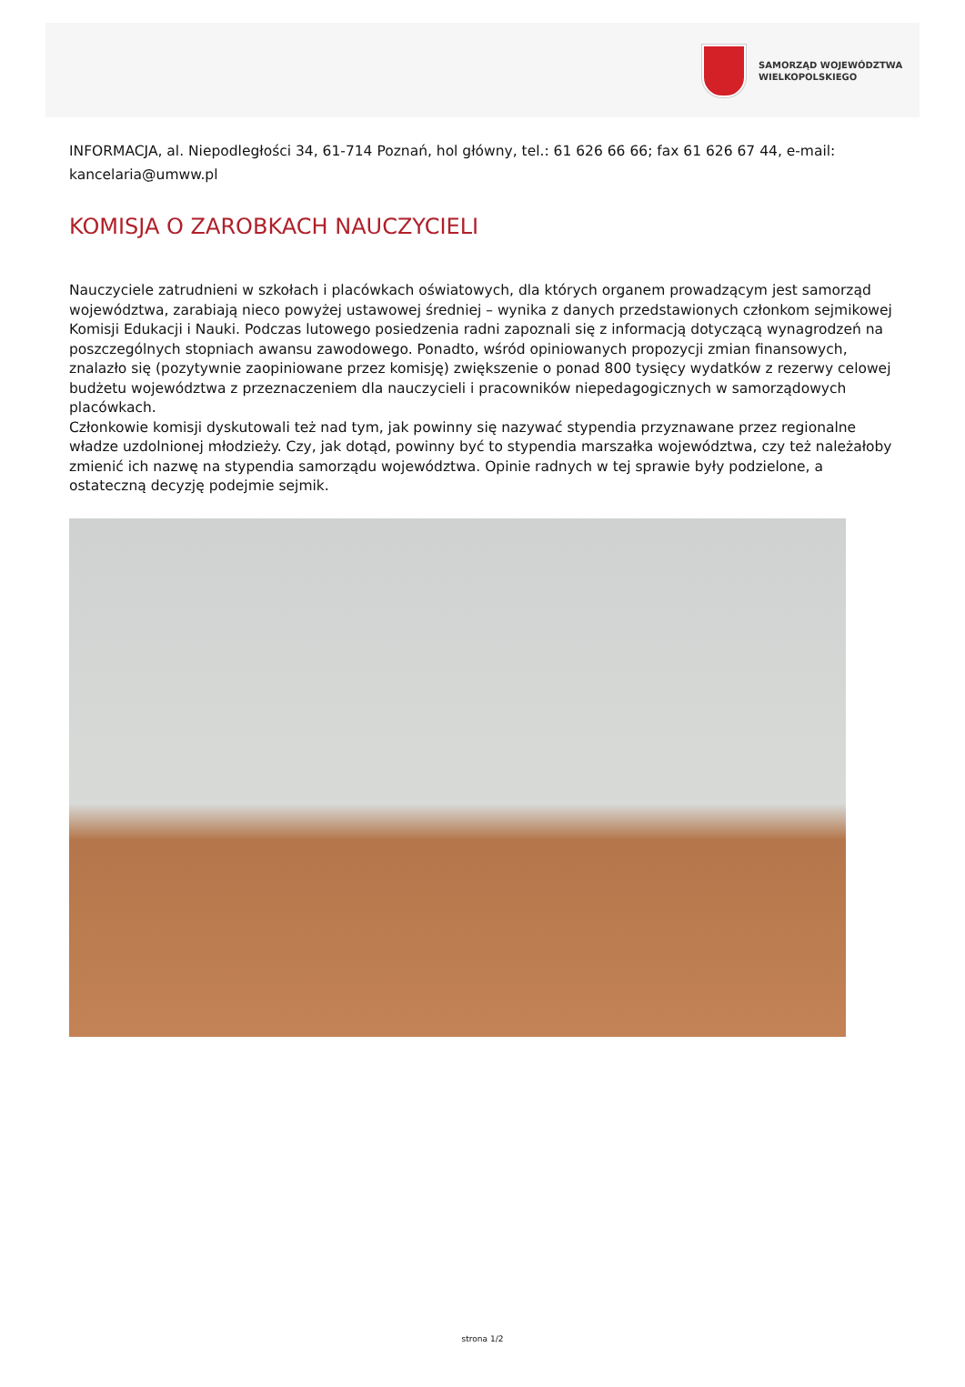SAMORZĄD WOJEWÓDZTWA
WIELKOPOLSKIEGO
INFORMACJA, al. Niepodległości 34, 61-714 Poznań, hol główny, tel.: 61 626 66 66; fax 61 626 67 44, e-mail: kancelaria@umww.pl
KOMISJA O ZAROBKACH NAUCZYCIELI
Nauczyciele zatrudnieni w szkołach i placówkach oświatowych, dla których organem prowadzącym jest samorząd województwa, zarabiają nieco powyżej ustawowej średniej – wynika z danych przedstawionych członkom sejmikowej Komisji Edukacji i Nauki. Podczas lutowego posiedzenia radni zapoznali się z informacją dotyczącą wynagrodzeń na poszczególnych stopniach awansu zawodowego. Ponadto, wśród opiniowanych propozycji zmian finansowych, znalazło się (pozytywnie zaopiniowane przez komisję) zwiększenie o ponad 800 tysięcy wydatków z rezerwy celowej budżetu województwa z przeznaczeniem dla nauczycieli i pracowników niepedagogicznych w samorządowych placówkach.
Członkowie komisji dyskutowali też nad tym, jak powinny się nazywać stypendia przyznawane przez regionalne władze uzdolnionej młodzieży. Czy, jak dotąd, powinny być to stypendia marszałka województwa, czy też należałoby zmienić ich nazwę na stypendia samorządu województwa. Opinie radnych w tej sprawie były podzielone, a ostateczną decyzję podejmie sejmik.
strona 1/2